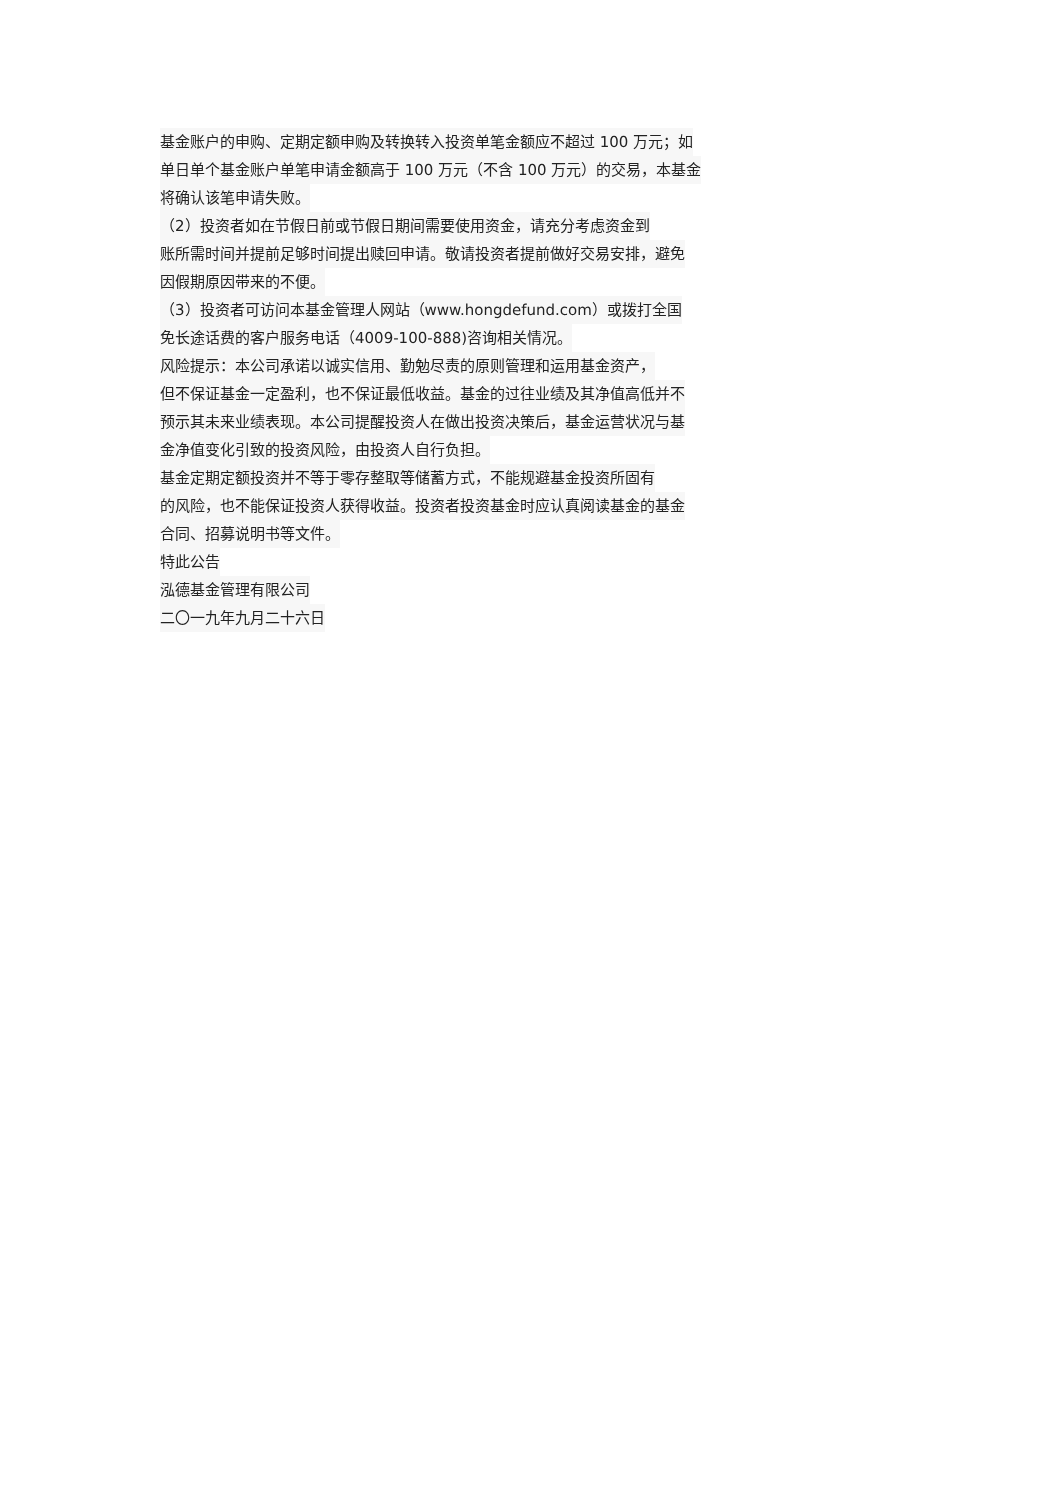基金账户的申购、定期定额申购及转换转入投资单笔金额应不超过 100 万元；如
单日单个基金账户单笔申请金额高于 100 万元（不含 100 万元）的交易，本基金
将确认该笔申请失败。
（2）投资者如在节假日前或节假日期间需要使用资金，请充分考虑资金到
账所需时间并提前足够时间提出赎回申请。敬请投资者提前做好交易安排，避免
因假期原因带来的不便。
（3）投资者可访问本基金管理人网站（www.hongdefund.com）或拨打全国
免长途话费的客户服务电话（4009-100-888)咨询相关情况。
风险提示：本公司承诺以诚实信用、勤勉尽责的原则管理和运用基金资产，
但不保证基金一定盈利，也不保证最低收益。基金的过往业绩及其净值高低并不
预示其未来业绩表现。本公司提醒投资人在做出投资决策后，基金运营状况与基
金净值变化引致的投资风险，由投资人自行负担。
基金定期定额投资并不等于零存整取等储蓄方式，不能规避基金投资所固有
的风险，也不能保证投资人获得收益。投资者投资基金时应认真阅读基金的基金
合同、招募说明书等文件。
特此公告
泓德基金管理有限公司
二〇一九年九月二十六日